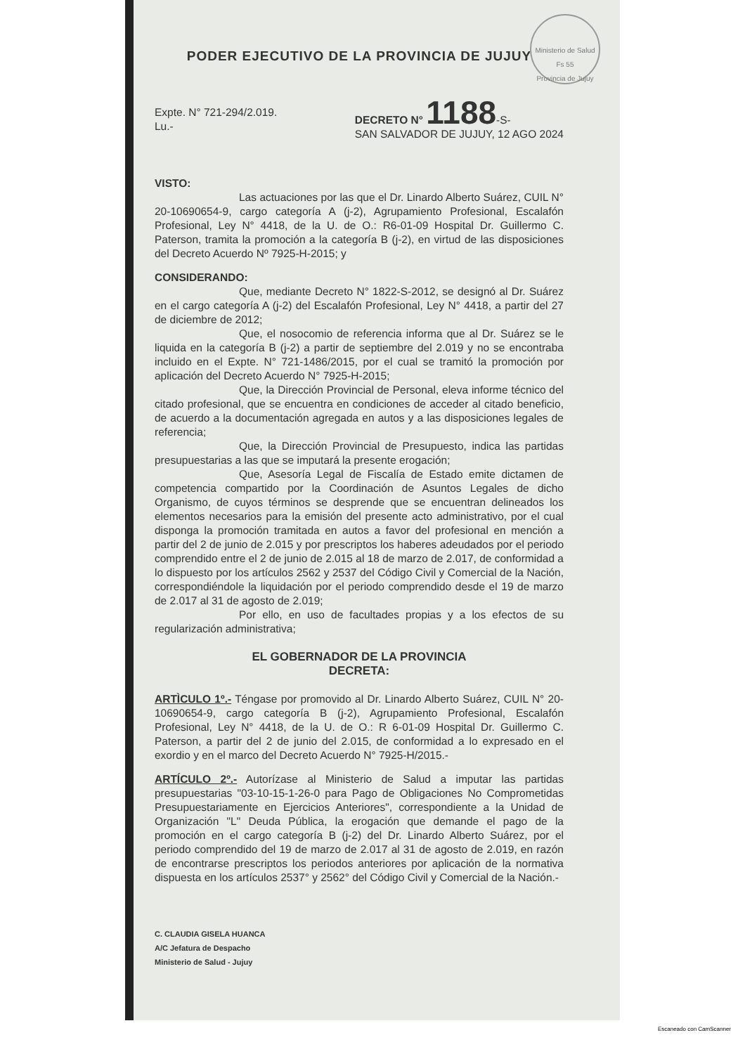Ministerio de Salud
Fs 55
Provincia de Jujuy
PODER EJECUTIVO DE LA PROVINCIA DE JUJUY
Expte. N° 721-294/2.019.
Lu.-
DECRETO N° 1188-S-
SAN SALVADOR DE JUJUY, 12 AGO 2024
VISTO:
Las actuaciones por las que el Dr. Linardo Alberto Suárez, CUIL N° 20-10690654-9, cargo categoría A (j-2), Agrupamiento Profesional, Escalafón Profesional, Ley N° 4418, de la U. de O.: R6-01-09 Hospital Dr. Guillermo C. Paterson, tramita la promoción a la categoría B (j-2), en virtud de las disposiciones del Decreto Acuerdo Nº 7925-H-2015; y
CONSIDERANDO:
Que, mediante Decreto N° 1822-S-2012, se designó al Dr. Suárez en el cargo categoría A (j-2) del Escalafón Profesional, Ley N° 4418, a partir del 27 de diciembre de 2012;
Que, el nosocomio de referencia informa que al Dr. Suárez se le liquida en la categoría B (j-2) a partir de septiembre del 2.019 y no se encontraba incluido en el Expte. N° 721-1486/2015, por el cual se tramitó la promoción por aplicación del Decreto Acuerdo N° 7925-H-2015;
Que, la Dirección Provincial de Personal, eleva informe técnico del citado profesional, que se encuentra en condiciones de acceder al citado beneficio, de acuerdo a la documentación agregada en autos y a las disposiciones legales de referencia;
Que, la Dirección Provincial de Presupuesto, indica las partidas presupuestarias a las que se imputará la presente erogación;
Que, Asesoría Legal de Fiscalía de Estado emite dictamen de competencia compartido por la Coordinación de Asuntos Legales de dicho Organismo, de cuyos términos se desprende que se encuentran delineados los elementos necesarios para la emisión del presente acto administrativo, por el cual disponga la promoción tramitada en autos a favor del profesional en mención a partir del 2 de junio de 2.015 y por prescriptos los haberes adeudados por el periodo comprendido entre el 2 de junio de 2.015 al 18 de marzo de 2.017, de conformidad a lo dispuesto por los artículos 2562 y 2537 del Código Civil y Comercial de la Nación, correspondiéndole la liquidación por el periodo comprendido desde el 19 de marzo de 2.017 al 31 de agosto de 2.019;
Por ello, en uso de facultades propias y a los efectos de su regularización administrativa;
EL GOBERNADOR DE LA PROVINCIA
DECRETA:
ARTÌCULO 1º.- Téngase por promovido al Dr. Linardo Alberto Suárez, CUIL N° 20-10690654-9, cargo categoría B (j-2), Agrupamiento Profesional, Escalafón Profesional, Ley N° 4418, de la U. de O.: R 6-01-09 Hospital Dr. Guillermo C. Paterson, a partir del 2 de junio del 2.015, de conformidad a lo expresado en el exordio y en el marco del Decreto Acuerdo N° 7925-H/2015.-
ARTÍCULO 2º.- Autorízase al Ministerio de Salud a imputar las partidas presupuestarias "03-10-15-1-26-0 para Pago de Obligaciones No Comprometidas Presupuestariamente en Ejercicios Anteriores", correspondiente a la Unidad de Organización "L" Deuda Pública, la erogación que demande el pago de la promoción en el cargo categoría B (j-2) del Dr. Linardo Alberto Suárez, por el periodo comprendido del 19 de marzo de 2.017 al 31 de agosto de 2.019, en razón de encontrarse prescriptos los periodos anteriores por aplicación de la normativa dispuesta en los artículos 2537° y 2562° del Código Civil y Comercial de la Nación.-
C. CLAUDIA GISELA HUANCA
A/C Jefatura de Despacho
Ministerio de Salud - Jujuy
Escaneado con CamScanner